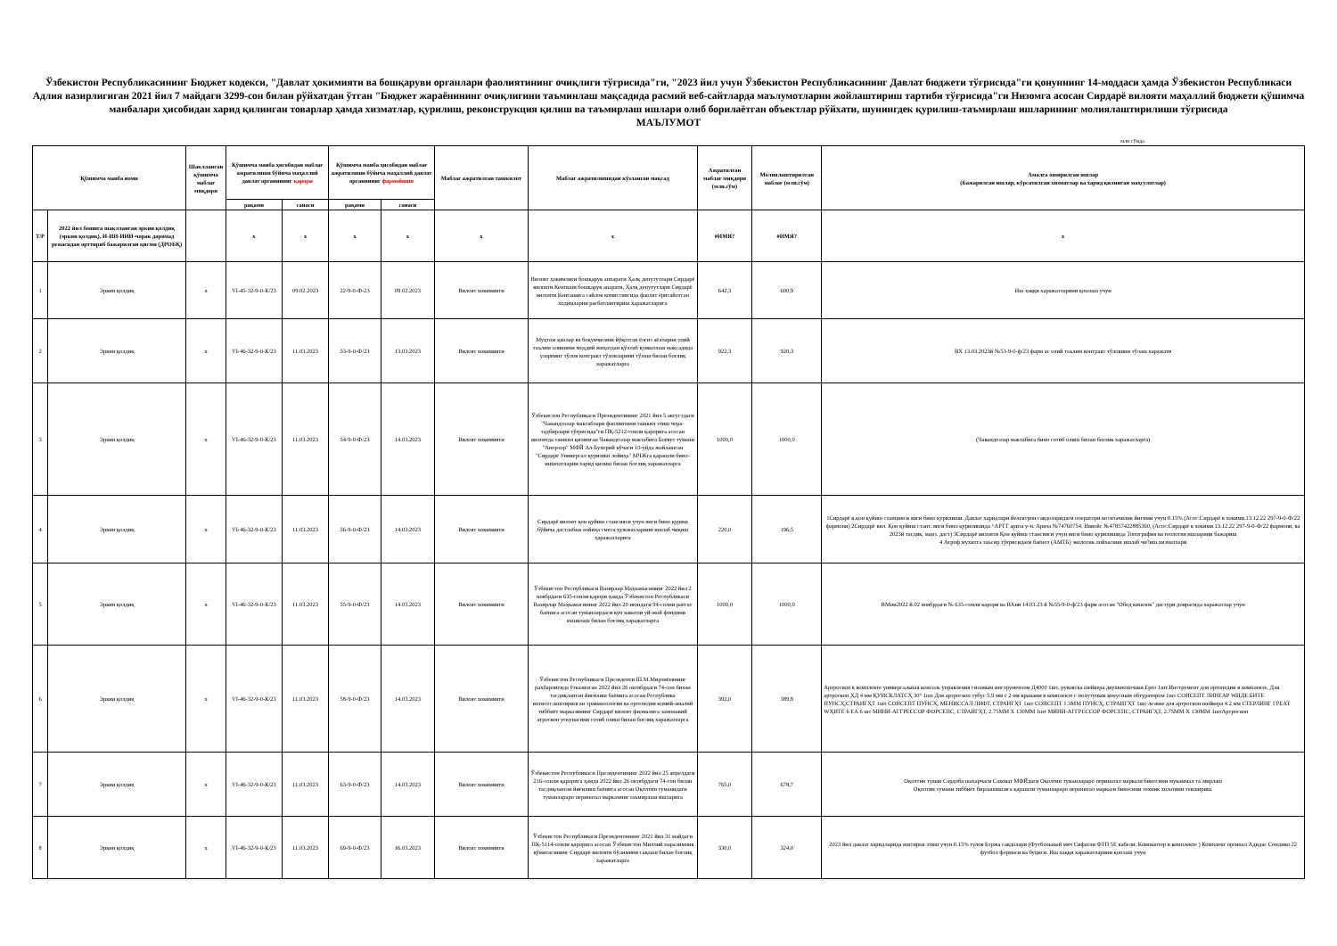Ўзбекистон Республикасининг Бюджет кодекси, "Давлат ҳокимияти ва бошқаруви органлари фаолиятининг очиқлиги тўғрисида"ги, "2023 йил учун Ўзбекистон Республикасининг Давлат бюджети тўғрисида"ги қонуннинг 14-моддаси ҳамда Ўзбекистон Республикаси Адлия вазирлигиган 2021 йил 7 майдаги 3299-сон билан рўйхатдан ўтган "Бюджет жараёнининг очиқлигини таъминлаш мақсадида расмий веб-сайтларда маълумотларни жойлаштириш тартиби тўғрисида"ги Низомга асосан Сирдарё вилояти маҳаллий бюджети қўшимча манбалари ҳисобидан харид қилинган товарлар ҳамда хизматлар, қурилиш, реконструкция қилиш ва таъмирлаш ишлари олиб борилаётган объектлар рўйхати, шунингдек қурилиш-таъмирлаш ишларининг молиялаштирилиши тўғрисида
МАЪЛУМОТ
млн.сўмда
| Қўшимча манба номи | | Шаклланган қўшимча маблағ миқдори | Қўшимча манба ҳисобидан маблағ ажратилиши бўйича маҳаллий давлат органининг қарори | | Қўшимча манба ҳисобидан маблағ ажратилиши бўйича маҳаллий давлат органининг фармойиши | | Маблағ ажратилган ташкилот | Маблағ ажратилишидан кўзланган мақсад | Ажратилган маблағ миқдори (млн.сўм) | Молиялаштирилган маблағ (млн.сўм) | Амалга оширилган ишлар (Бажарилган ишлар, кўрсатилган хизматлар ва харид қилинган маҳсулотлар) |
| --- | --- | --- | --- | --- | --- | --- | --- | --- | --- | --- | --- |
| | | | рақами | санаси | рақами | санаси | | | | | |
| Т/Р | 2022 йил бошига шаклланган эркин қолдиқ (эркин қолдиқ), И-ИИ-ИИИ-чорак даромад режасидан орттириб бажарилган қисми (ДРОБҚ) | | x | x | x | x | x | x | #ИМЯ? | #ИМЯ? | x |
| 1 | Эркин қолдиқ | x | VI-45-32-9-0-К/23 | 09.02.2023 | 22-9-0-Ф-23 | 09.02.2023 | Вилоят хокимияти | Вилоят ҳокимлиги бошқарув аппарати Ҳалқ депутутлари Сирдарё вилояти Кенгвши бошқарув апарати, Ҳалқ депутутлари Сирдарё вилояти Кенгашига сайлов комиссиясида фаолят ёритайотган ходимларни рағбатлантириш ҳаражатларига | 642,3 | 600,9 | Иш хаққи харажатларини қоплаш учун |
| 2 | Эркин қолдиқ | x | VI-46-32-9-0-К/23 | 11.03.2023 | 53-9-0-Ф/23 | 13.03.2023 | Вилоят хокимияти | Муҳтож қизлар ва боқувчисини йўқотган ёлғиз аёлларни олий таълим олишини моддий жиҳатдан қўллаб қувватлаш мақсадида уларнинг тўлов контракт тўловларини тўлаш билан боғлиқ харажатларга | 922,3 | 920,3 | ВХ 13.03.2023й №53-9-0-ф/23 фарм ас олий таълим контракт тўловини тўлаш харажати |
| 3 | Эркин қолдиқ | x | VI-46-32-9-0-К/23 | 11.03.2023 | 54-9-0-Ф/23 | 14.03.2023 | Вилоят хокимияти | Ўзбекистон Республикаси Президентининг 2021 йил 5 августдаги "Чавандозлар мактаблари фаолиятини ташкил этиш чора-тадбирлари тўғрисида"ги ПҚ-5212-сонли қарорига асосан вилоятда ташкил қилинган Чавандозлар мактабига Боёвут тумани "Анорзор" МФЙ Ал-Бухорий кўчаси 10-уйда жойлашган "Сирдарё Универсал қурилиш лойиҳа" МЧЖга қарашли бино-иншоотларни харид қилиш билан боғлиқ харажатларга | 1000,0 | 1000,0 | (Чавандозлар мактабига бино сотиб олиш билан боглик харажатларга) |
| 4 | Эркин қолдиқ | x | VI-46-32-9-0-К/23 | 11.03.2023 | 56-9-0-Ф/23 | 14.03.2023 | Вилоят хокимияти | Сирдарё вилоят қон қуйиш стансияси учун янги бино қуриш бўйича дастлабки лойиҳа смета ҳужжатларини ишлаб чиқиш ҳаражатларига | 220,0 | 196,5 | 1Сирдарё в.қон қуйиш станцияси янги бино қурилиши. Давлат харидлари йелектрон савдоларидаги оператори воситачилик йиғими учун 0.15% (Асос:Сирдарё в хокими.13.12.22 297-9-0-Ф/22 фармони) 2Сирдарё вил. Қон қуйиш стант. янги бино қурилишида ^АРТТ ариза у-н. Ариза №74760754, Иввойс №47857422885360, (Асос:Сирдарё в хокими.13.12.22 297-9-0-Ф/22 фармони, ва 2023й тасдиқ. манз. даст) 3Сирдарё вилояти Қон қуйиш стансияси учун янги бино қурилишида Топография ва геология ишларини бажариш 4 Атроф мухитга таъсир тўғрисидаги баёнот (АМТБ) экологик лойхасини ишлаб чи?иш хизматлари |
| 5 | Эркин қолдиқ | x | VI-46-32-9-0-К/23 | 11.03.2023 | 55-9-0-Ф/23 | 14.03.2023 | Вилоят хокимияти | Ўзбекистон Республикаси Вазирлар Маҳкамасининг 2022 йил 2 ноябрдаги 635-сонли қарори ҳамда Ўзбекистон Республикаси Вазирлар Маҳкамасининг 2022 йил 20 июндаги 94-солни раёсат баёнига асосан туманлардаги куп каватли уй-жой фондини яхшилаш билан боғлиқ харажатларга | 1000,0 | 1000,0 | ВМни2022 й.02 ноябрдаги № 635-сонли карори ва ВХни 14.03.23 й №55-9-0-ф/23 фарм асосан "Обод кишлок" дастури доирасида харажатлар учун |
| 6 | Эркин қолдиқ | x | VI-46-32-9-0-К/23 | 11.03.2023 | 58-9-0-Ф/23 | 14.03.2023 | Вилоят хокимияти | Ўзбекистон Республикаси Президенти Ш.М.Мирзиёевнинг раҳбарлигида ўтказилган 2022 йил 26 октябрдаги 74-сон билан тасдиқланган йиғилиш баёнига асосан Республика ихтисослаштирилган травматология ва ортопедия илмий-амалий тиббиёт марказининг Сирдарё вилоят филиалига замонавий атроскоп ускунасини сотиб олиш билан боғлиқ харажатларга | 392,0 | 389,8 | Артроскоп в комплекте универсальная консоль управления силовым инструментом Д4000 1шт, рукоятка шейвера двухкнопочная Ерго 1шт.Инструмент для ортопедии в комплекте, Для артроскоп ХД 4 мм ҚУИСКЛАТСҲ 30° 1шт Для артроскоп тубус 5.9 мм с 2-мя кранами в комплекте с полутупым конусным обтуратором 1шт СОНСЕПТ ЛИНЕАР WИДЕ БИТЕ ПУНСҲ,СТРАИГҲТ 1шт СОНСЕПТ ПУНСҲ, МЕНИССАЛ ЛИФТ, СТРАИГҲТ 1шт СОНСЕПТ 1.3ММ ПУНСҲ, СТРАИГҲТ 1шт лезвие для артроскоп шейвера 4.2 мм СТЕРЛИНГ ГРЕАТ WҲИТЕ 6 ЕА 6 шт МИНИ-АГГРЕССОР ФОРСЕПС, СТРАИГҲТ, 2.75ММ Х 130ММ 1шт МИНИ-АГГРЕССОР ФОРСЕПС, СТРАИГҲТ, 2.75ММ Х 130ММ 1штАртроскоп |
| 7 | Эркин қолдиқ | x | VI-46-32-9-0-К/23 | 11.03.2023 | 63-9-0-Ф/23 | 14.03.2023 | Вилоят хокимияти | Ўзбекистон Республикаси Президентининг 2022 йил 25 апрелдаги 216-сонли қарорига ҳамда 2022 йил 26 октябрдаги 74-сон билан тасдиқланган йиғилиш баёнига асосан Оқолтин туманидаги туманлараро перинатал марказини таъмирлаш ишларига | 765,0 | 678,7 | Оқолтин туман Сардоба шахарчаси Саховат МФЙдаги Оқолтин туманлараро перинатал маркази биносини мукаммал та`мирлаш Оқолтин тумани тиббиёт бирлашмасига қарашли туманлараро перенитал маркази биносини техник холатини текшириш. |
| 8 | Эркин қолдиқ | x | VI-46-32-9-0-К/23 | 11.03.2023 | 69-9-0-Ф/23 | 16.03.2023 | Вилоят хокимияти | Ўзбекистон Республикаси Президентининг 2021 йил 31 майдаги ПҚ-5114-сонли қарорига асосан Ўзбекистон Миллий паралимпия қўмитасининг Сирдарё вилояти бўлимини сақлаш билан боғлиқ харажатларга | 330,0 | 324,0 | 2023 йил давлат харидларида иштирок этиш учун 0.15% тулов Бтржа савдолари (Футбольный мяч Сифатли ФТП 5Е кабели. Компьютер в комплекте ) Комплект оргинал Адидас Сондиво 22 футбол формаси ва буциси. Иш хаққи харажатларини қоплаш учун |